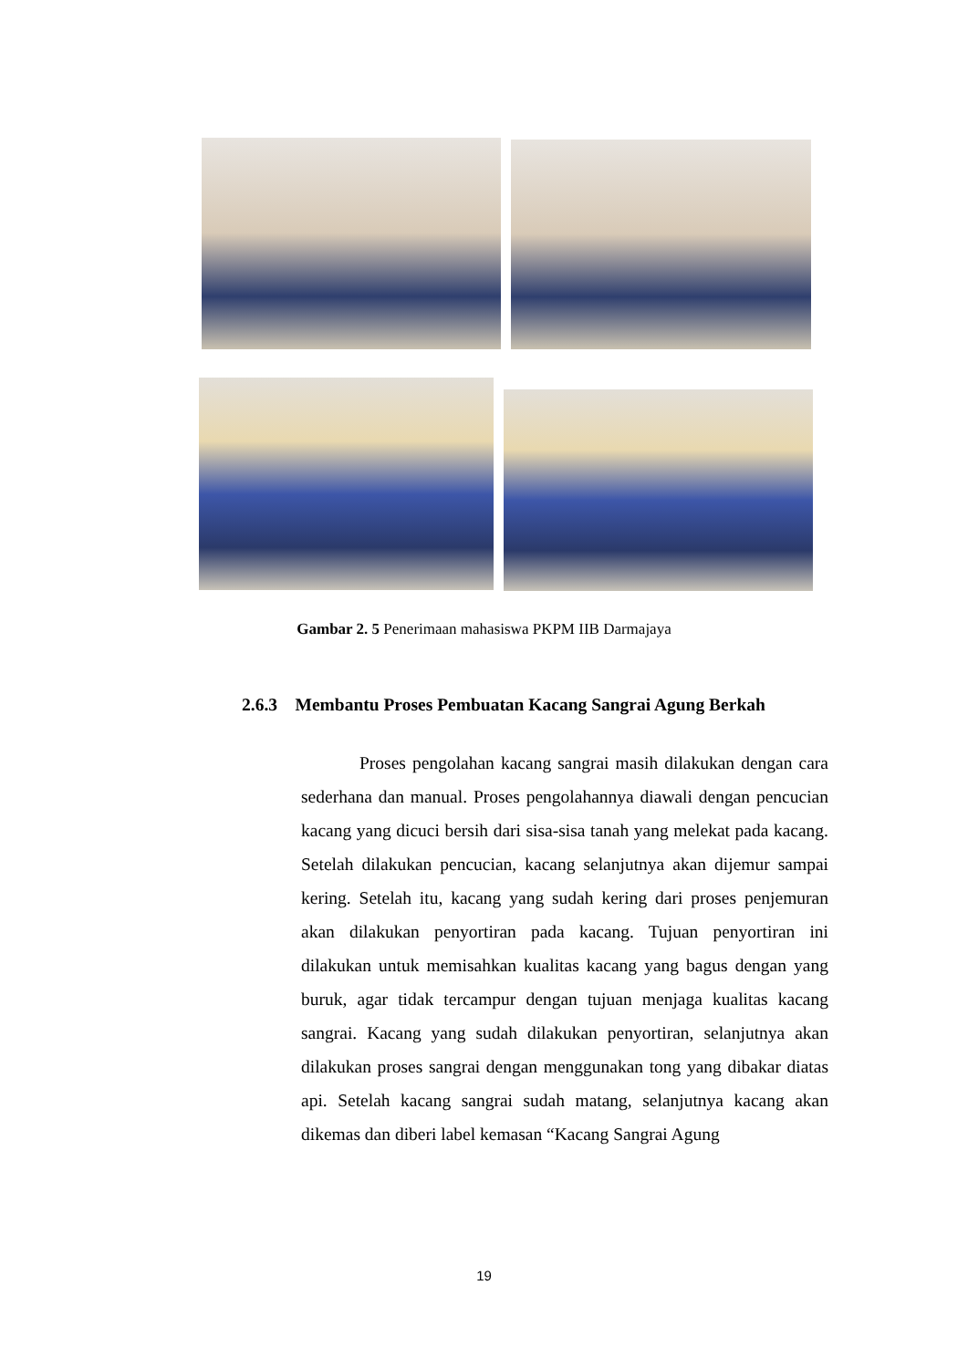Gambar 2. 5 Penerimaan mahasiswa PKPM IIB Darmajaya
2.6.3 Membantu Proses Pembuatan Kacang Sangrai Agung Berkah
Proses pengolahan kacang sangrai masih dilakukan dengan cara sederhana dan manual. Proses pengolahannya diawali dengan pencucian kacang yang dicuci bersih dari sisa-sisa tanah yang melekat pada kacang. Setelah dilakukan pencucian, kacang selanjutnya akan dijemur sampai kering. Setelah itu, kacang yang sudah kering dari proses penjemuran akan dilakukan penyortiran pada kacang. Tujuan penyortiran ini dilakukan untuk memisahkan kualitas kacang yang bagus dengan yang buruk, agar tidak tercampur dengan tujuan menjaga kualitas kacang sangrai. Kacang yang sudah dilakukan penyortiran, selanjutnya akan dilakukan proses sangrai dengan menggunakan tong yang dibakar diatas api. Setelah kacang sangrai sudah matang, selanjutnya kacang akan dikemas dan diberi label kemasan “Kacang Sangrai Agung
19